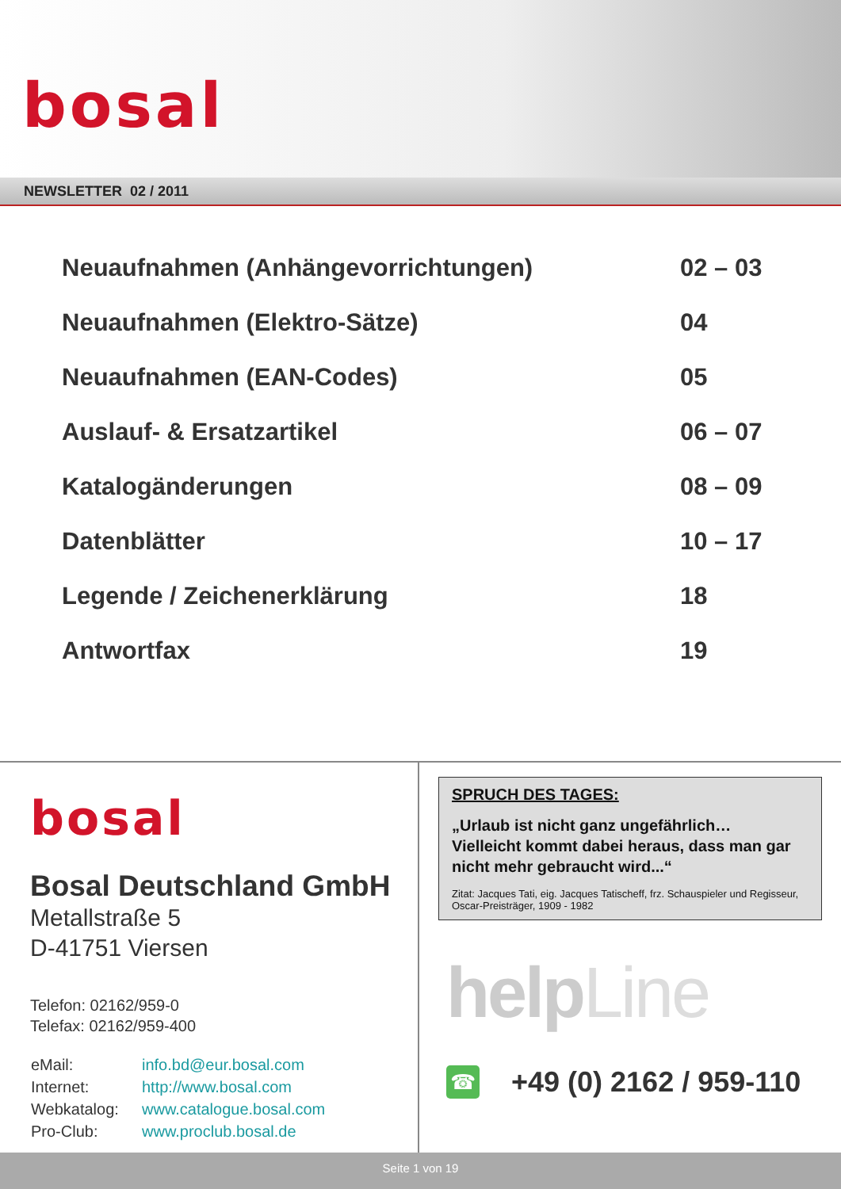bosal
NEWSLETTER 02 / 2011
Neuaufnahmen (Anhängevorrichtungen) 02 – 03
Neuaufnahmen (Elektro-Sätze) 04
Neuaufnahmen (EAN-Codes) 05
Auslauf- & Ersatzartikel 06 – 07
Katalogänderungen 08 – 09
Datenblätter 10 – 17
Legende / Zeichenerklärung 18
Antwortfax 19
bosal
Bosal Deutschland GmbH
Metallstraße 5
D-41751 Viersen
Telefon: 02162/959-0
Telefax: 02162/959-400
| eMail: | info.bd@eur.bosal.com |
| Internet: | http://www.bosal.com |
| Webkatalog: | www.catalogue.bosal.com |
| Pro-Club: | www.proclub.bosal.de |
SPRUCH DES TAGES:
„Urlaub ist nicht ganz ungefährlich…
Vielleicht kommt dabei heraus, dass man gar nicht mehr gebraucht wird...“
Zitat: Jacques Tati, eig. Jacques Tatischeff, frz. Schauspieler und Regisseur, Oscar-Preisträger, 1909 - 1982
helpLine
☎
+49 (0) 2162 / 959-110
Seite 1 von 19